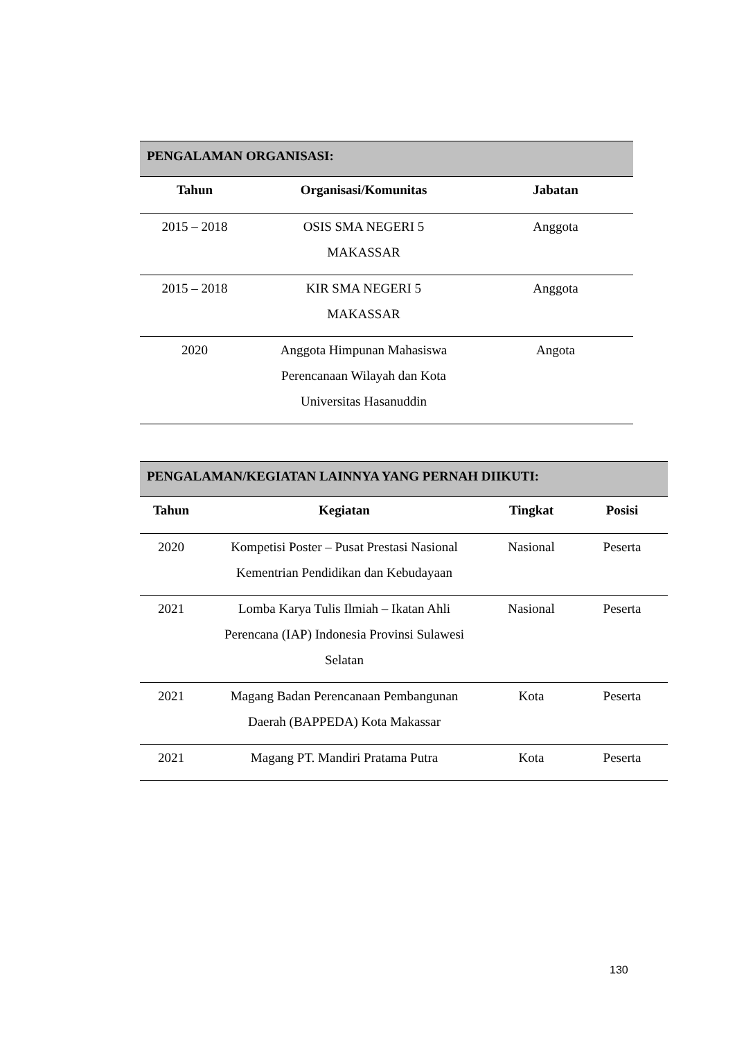| PENGALAMAN ORGANISASI: | | |
| Tahun | Organisasi/Komunitas | Jabatan |
| 2015 – 2018 | OSIS SMA NEGERI 5 MAKASSAR | Anggota |
| 2015 – 2018 | KIR SMA NEGERI 5 MAKASSAR | Anggota |
| 2020 | Anggota Himpunan Mahasiswa Perencanaan Wilayah dan Kota Universitas Hasanuddin | Angota |
| PENGALAMAN/KEGIATAN LAINNYA YANG PERNAH DIIKUTI: | | | |
| Tahun | Kegiatan | Tingkat | Posisi |
| 2020 | Kompetisi Poster – Pusat Prestasi Nasional Kementrian Pendidikan dan Kebudayaan | Nasional | Peserta |
| 2021 | Lomba Karya Tulis Ilmiah – Ikatan Ahli Perencana (IAP) Indonesia Provinsi Sulawesi Selatan | Nasional | Peserta |
| 2021 | Magang Badan Perencanaan Pembangunan Daerah (BAPPEDA) Kota Makassar | Kota | Peserta |
| 2021 | Magang PT. Mandiri Pratama Putra | Kota | Peserta |
130